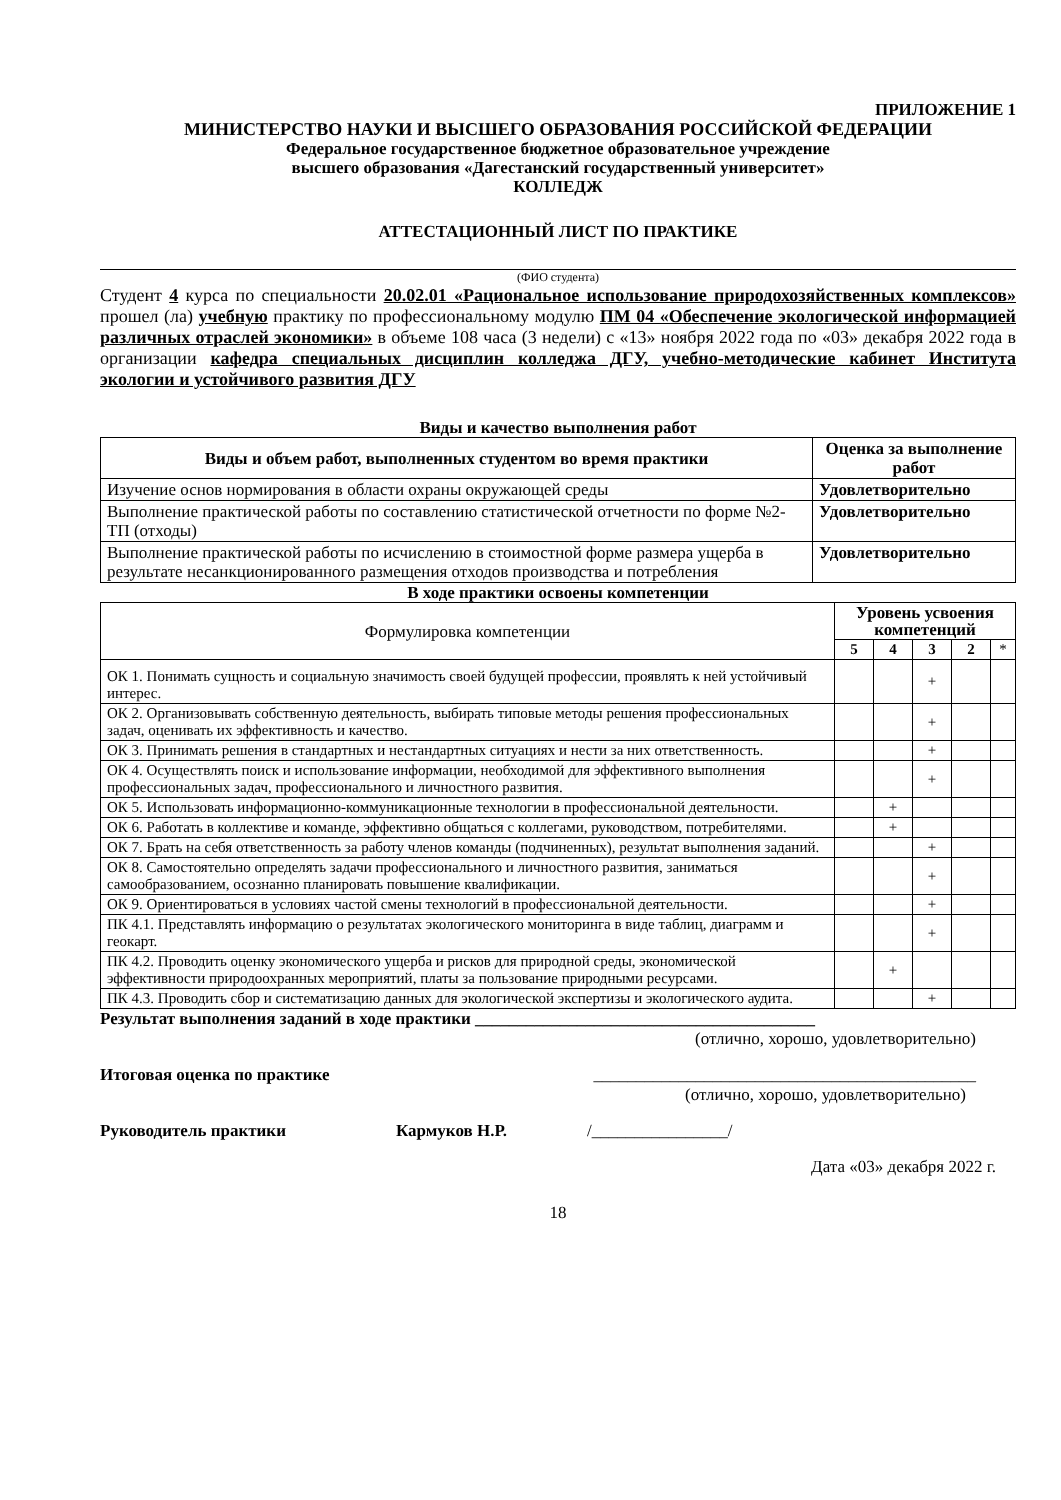ПРИЛОЖЕНИЕ 1
МИНИСТЕРСТВО НАУКИ И ВЫСШЕГО ОБРАЗОВАНИЯ РОССИЙСКОЙ ФЕДЕРАЦИИ
Федеральное государственное бюджетное образовательное учреждение
высшего образования «Дагестанский государственный университет»
КОЛЛЕДЖ
АТТЕСТАЦИОННЫЙ ЛИСТ ПО ПРАКТИКЕ
(ФИО студента)
Студент 4 курса по специальности 20.02.01 «Рациональное использование природохозяйственных комплексов» прошел (ла) учебную практику по профессиональному модулю ПМ 04 «Обеспечение экологической информацией различных отраслей экономики» в объеме 108 часа (3 недели) с «13» ноября 2022 года по «03» декабря 2022 года в организации кафедра специальных дисциплин колледжа ДГУ, учебно-методические кабинет Института экологии и устойчивого развития ДГУ
Виды и качество выполнения работ
| Виды и объем работ, выполненных студентом во время практики | Оценка за выполнение работ |
| Изучение основ нормирования в области охраны окружающей среды | Удовлетворительно |
| Выполнение практической работы по составлению статистической отчетности по форме №2-ТП (отходы) | Удовлетворительно |
| Выполнение практической работы по исчислению в стоимостной форме размера ущерба в результате несанкционированного размещения отходов производства и потребления | Удовлетворительно |
В ходе практики освоены компетенции
| Формулировка компетенции | Уровень усвоения компетенций | | | | |
| | 5 | 4 | 3 | 2 | * |
| ОК 1. Понимать сущность и социальную значимость своей будущей профессии, проявлять к ней устойчивый интерес. | | | + | | |
| ОК 2. Организовывать собственную деятельность, выбирать типовые методы решения профессиональных задач, оценивать их эффективность и качество. | | | + | | |
| ОК 3. Принимать решения в стандартных и нестандартных ситуациях и нести за них ответственность. | | | + | | |
| ОК 4. Осуществлять поиск и использование информации, необходимой для эффективного выполнения профессиональных задач, профессионального и личностного развития. | | | + | | |
| ОК 5. Использовать информационно-коммуникационные технологии в профессиональной деятельности. | | + | | | |
| ОК 6. Работать в коллективе и команде, эффективно общаться с коллегами, руководством, потребителями. | | + | | | |
| ОК 7. Брать на себя ответственность за работу членов команды (подчиненных), результат выполнения заданий. | | | + | | |
| ОК 8. Самостоятельно определять задачи профессионального и личностного развития, заниматься самообразованием, осознанно планировать повышение квалификации. | | | + | | |
| ОК 9. Ориентироваться в условиях частой смены технологий в профессиональной деятельности. | | | + | | |
| ПК 4.1. Представлять информацию о результатах экологического мониторинга в виде таблиц, диаграмм и геокарт. | | | + | | |
| ПК 4.2. Проводить оценку экономического ущерба и рисков для природной среды, экономической эффективности природоохранных мероприятий, платы за пользование природными ресурсами. | | + | | | |
| ПК 4.3. Проводить сбор и систематизацию данных для экологической экспертизы и экологического аудита. | | | + | | |
Результат выполнения заданий в ходе практики ________________________________________
(отлично, хорошо, удовлетворительно)
Итоговая оценка по практике _____________________________________________
(отлично, хорошо, удовлетворительно)
Руководитель практики Кармуков Н.Р. /________________/
Дата «03» декабря 2022 г.
18